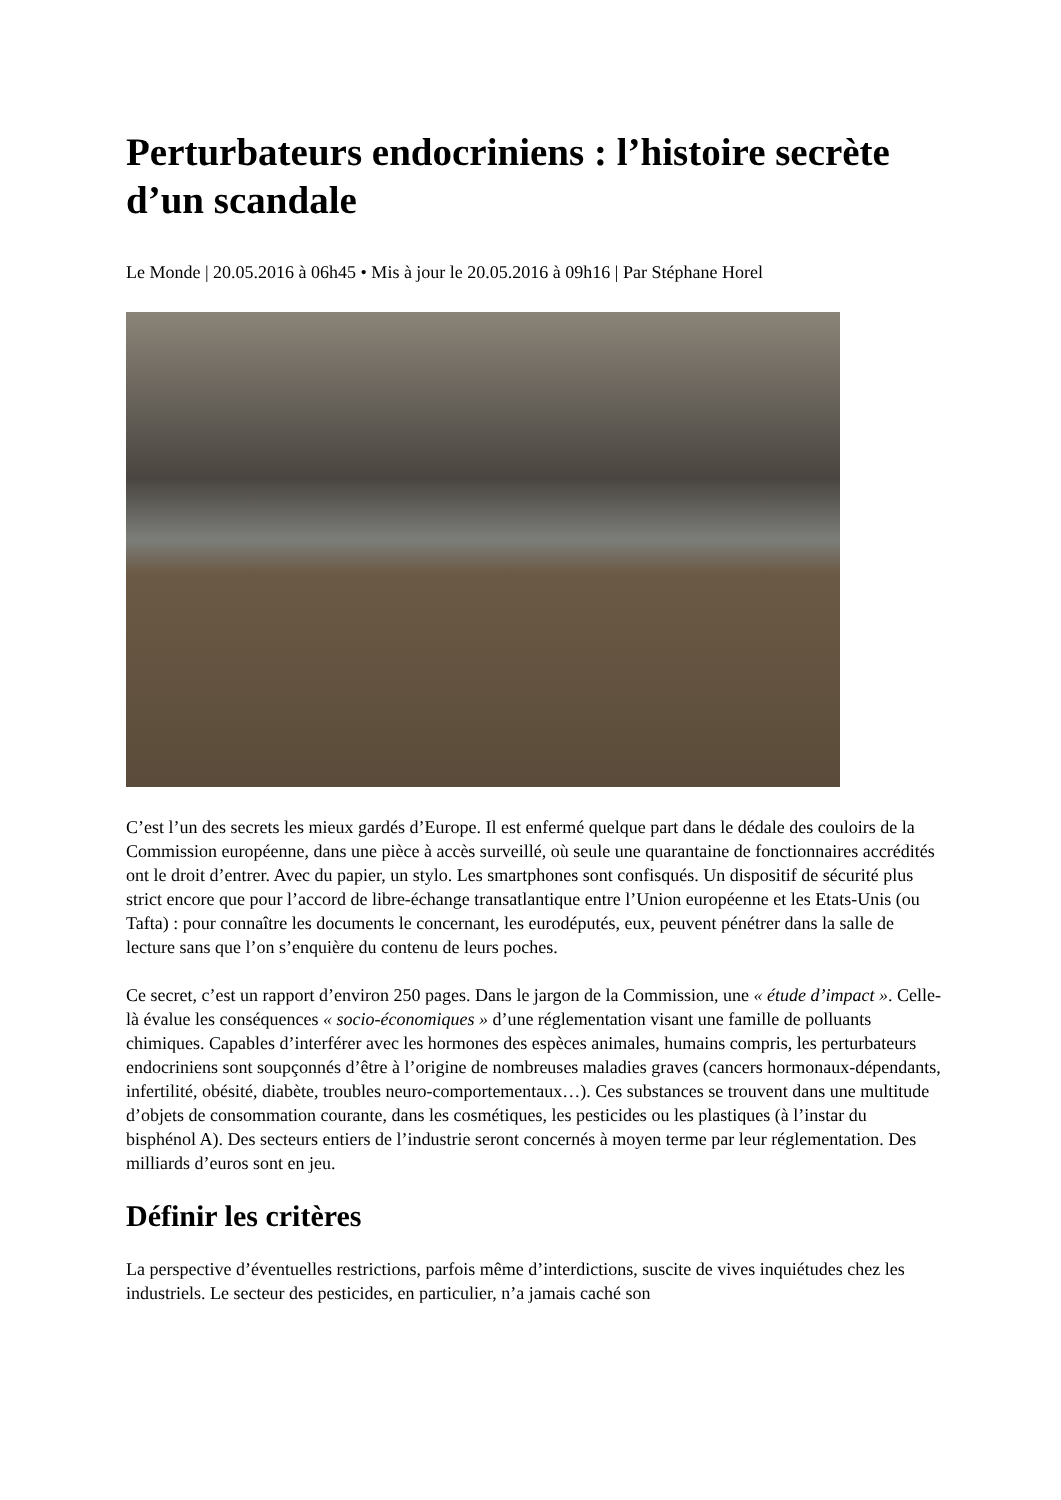Perturbateurs endocriniens : l’histoire secrète d’un scandale
Le Monde | 20.05.2016 à 06h45 • Mis à jour le 20.05.2016 à 09h16 | Par Stéphane Horel
C’est l’un des secrets les mieux gardés d’Europe. Il est enfermé quelque part dans le dédale des couloirs de la Commission européenne, dans une pièce à accès surveillé, où seule une quarantaine de fonctionnaires accrédités ont le droit d’entrer. Avec du papier, un stylo. Les smartphones sont confisqués. Un dispositif de sécurité plus strict encore que pour l’accord de libre-échange transatlantique entre l’Union européenne et les Etats-Unis (ou Tafta) : pour connaître les documents le concernant, les eurodéputés, eux, peuvent pénétrer dans la salle de lecture sans que l’on s’enquière du contenu de leurs poches.
Ce secret, c’est un rapport d’environ 250 pages. Dans le jargon de la Commission, une « étude d’impact ». Celle-là évalue les conséquences « socio-économiques » d’une réglementation visant une famille de polluants chimiques. Capables d’interférer avec les hormones des espèces animales, humains compris, les perturbateurs endocriniens sont soupçonnés d’être à l’origine de nombreuses maladies graves (cancers hormonaux-dépendants, infertilité, obésité, diabète, troubles neuro-comportementaux…). Ces substances se trouvent dans une multitude d’objets de consommation courante, dans les cosmétiques, les pesticides ou les plastiques (à l’instar du bisphénol A). Des secteurs entiers de l’industrie seront concernés à moyen terme par leur réglementation. Des milliards d’euros sont en jeu.
Définir les critères
La perspective d’éventuelles restrictions, parfois même d’interdictions, suscite de vives inquiétudes chez les industriels. Le secteur des pesticides, en particulier, n’a jamais caché son